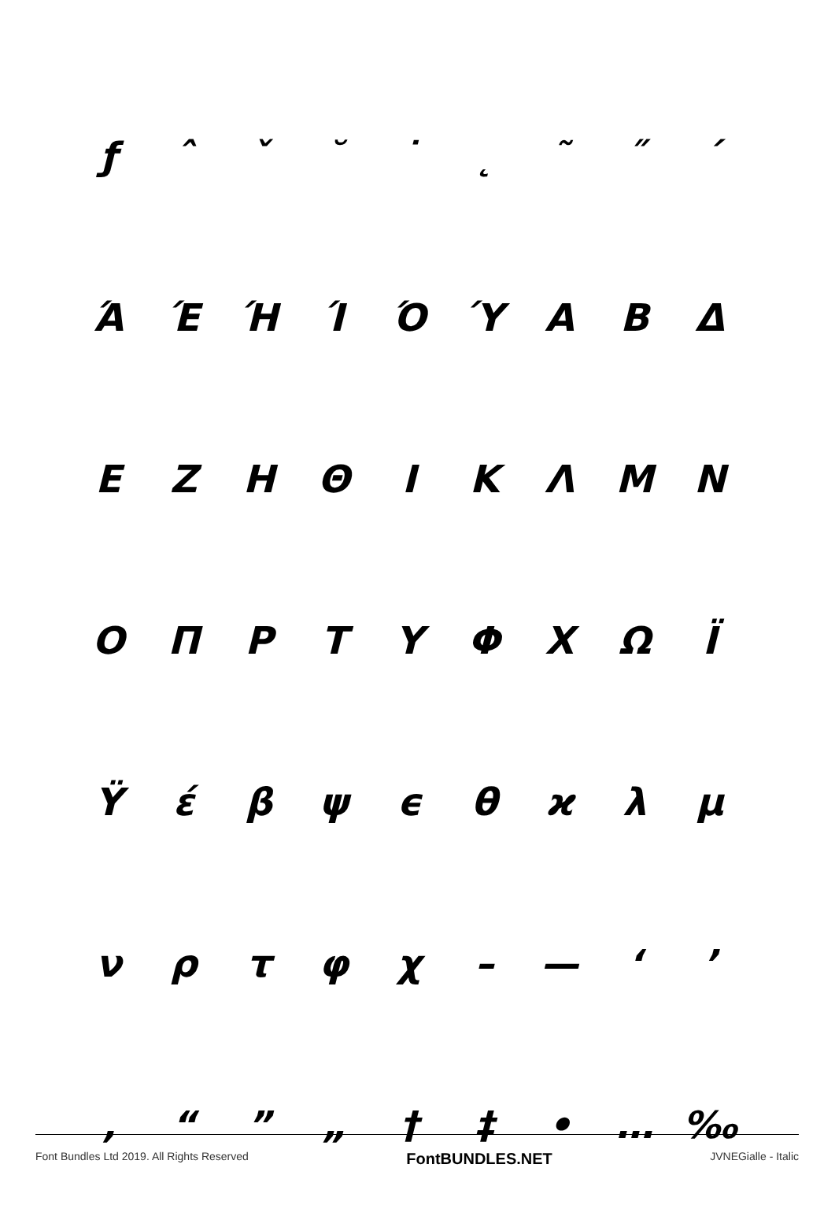ƒˆˇ ˘ ˙ ˛ ˜ ˝ ΄
ΆΈΉΊΌΎΑΒΔ
ΕΖΗΘΙΚΛΜΝ
ΟΠΡΤΥΦΧΩΪ
Ϋέβψϵθϰλμ
νρτφχ – — ‘’
‚ “” „ † ‡ • … ‰
Font Bundles Ltd 2019. All Rights Reserved FontBUNDLES.NET JVNEGialle - Italic